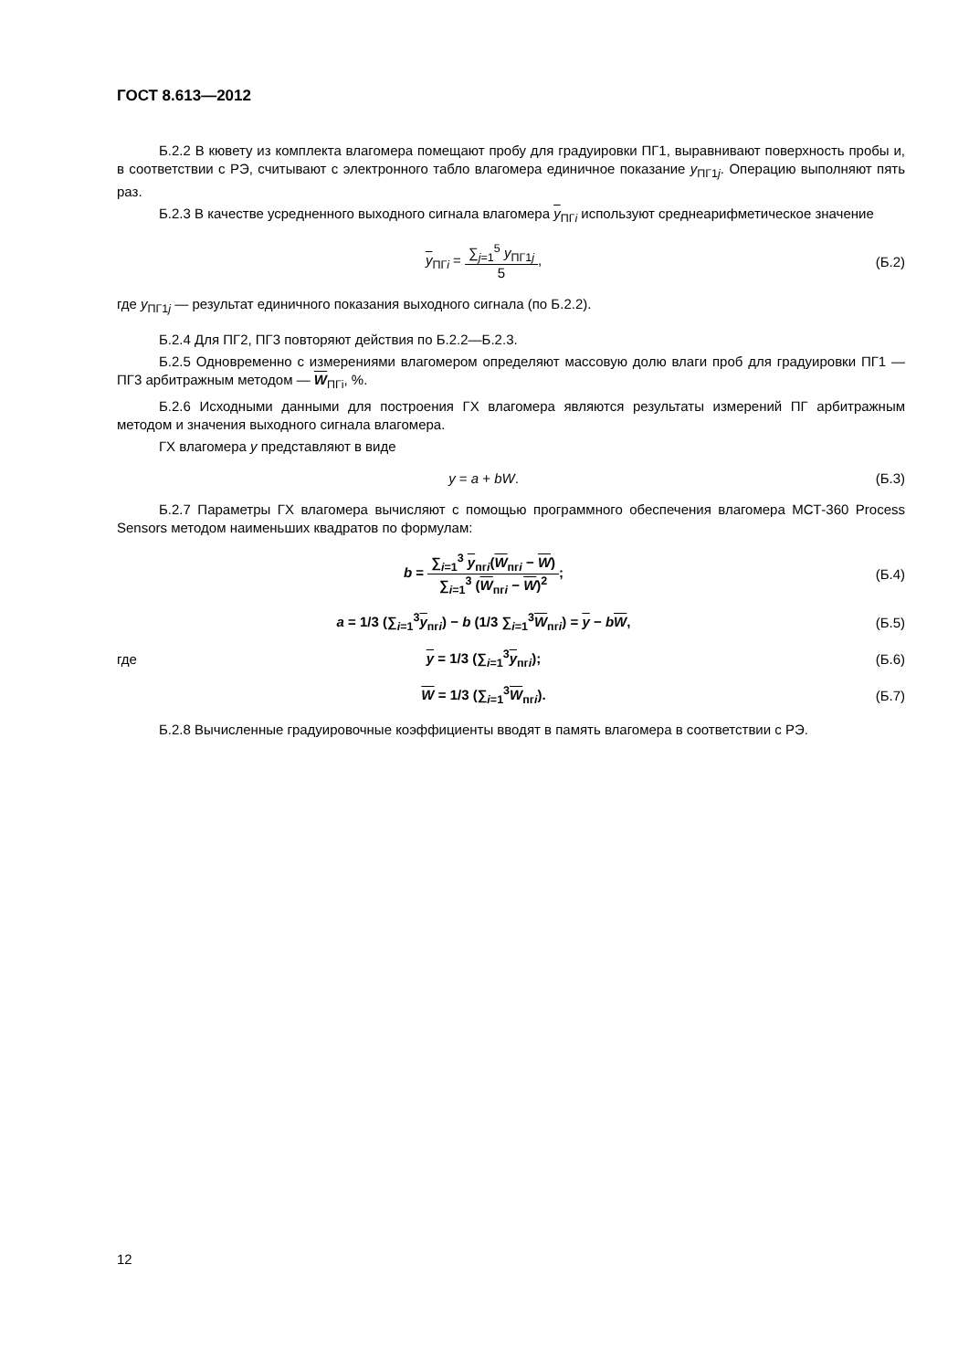ГОСТ 8.613—2012
Б.2.2 В кювету из комплекта влагомера помещают пробу для градуировки ПГ1, выравнивают поверхность пробы и, в соответствии с РЭ, считывают с электронного табло влагомера единичное показание y<sub>ПГ1j</sub>. Операцию выполняют пять раз.
Б.2.3 В качестве усредненного выходного сигнала влагомера y<sub>ПГi</sub> используют среднеарифметическое значение
y<sub>ПГi</sub> =
∑<sub>j=1</sub><sup>5</sup> y<sub>ПГ1j</sub>
5
,
(Б.2)
где y<sub>ПГ1j</sub> — результат единичного показания выходного сигнала (по Б.2.2).
Б.2.4 Для ПГ2, ПГ3 повторяют действия по Б.2.2—Б.2.3.
Б.2.5 Одновременно с измерениями влагомером определяют массовую долю влаги проб для градуировки ПГ1 — ПГ3 арбитражным методом — W<sub>ПГi</sub>, %.
Б.2.6 Исходными данными для построения ГХ влагомера являются результаты измерений ПГ арбитражным методом и значения выходного сигнала влагомера.
ГХ влагомера y представляют в виде
y = a + bW. (Б.3)
Б.2.7 Параметры ГХ влагомера вычисляют с помощью программного обеспечения влагомера МСТ-360 Process Sensors методом наименьших квадратов по формулам:
b =
∑<sub>i=1</sub><sup>3</sup> y<sub>пгi</sub>(W<sub>пгi</sub> − W)
∑<sub>i=1</sub><sup>3</sup> (W<sub>пгi</sub> − W)<sup>2</sup>
;
(Б.4)
a = 1/3 (∑<sub>i=1</sub><sup>3</sup>y<sub>пгi</sub>) − b (1/3 ∑<sub>i=1</sub><sup>3</sup>W<sub>пгi</sub>) = y − bW,
(Б.5)
где y = 1/3 (∑<sub>i=1</sub><sup>3</sup>y<sub>пгi</sub>); (Б.6)
W = 1/3 (∑<sub>i=1</sub><sup>3</sup>W<sub>пгi</sub>). (Б.7)
Б.2.8 Вычисленные градуировочные коэффициенты вводят в память влагомера в соответствии с РЭ.
12